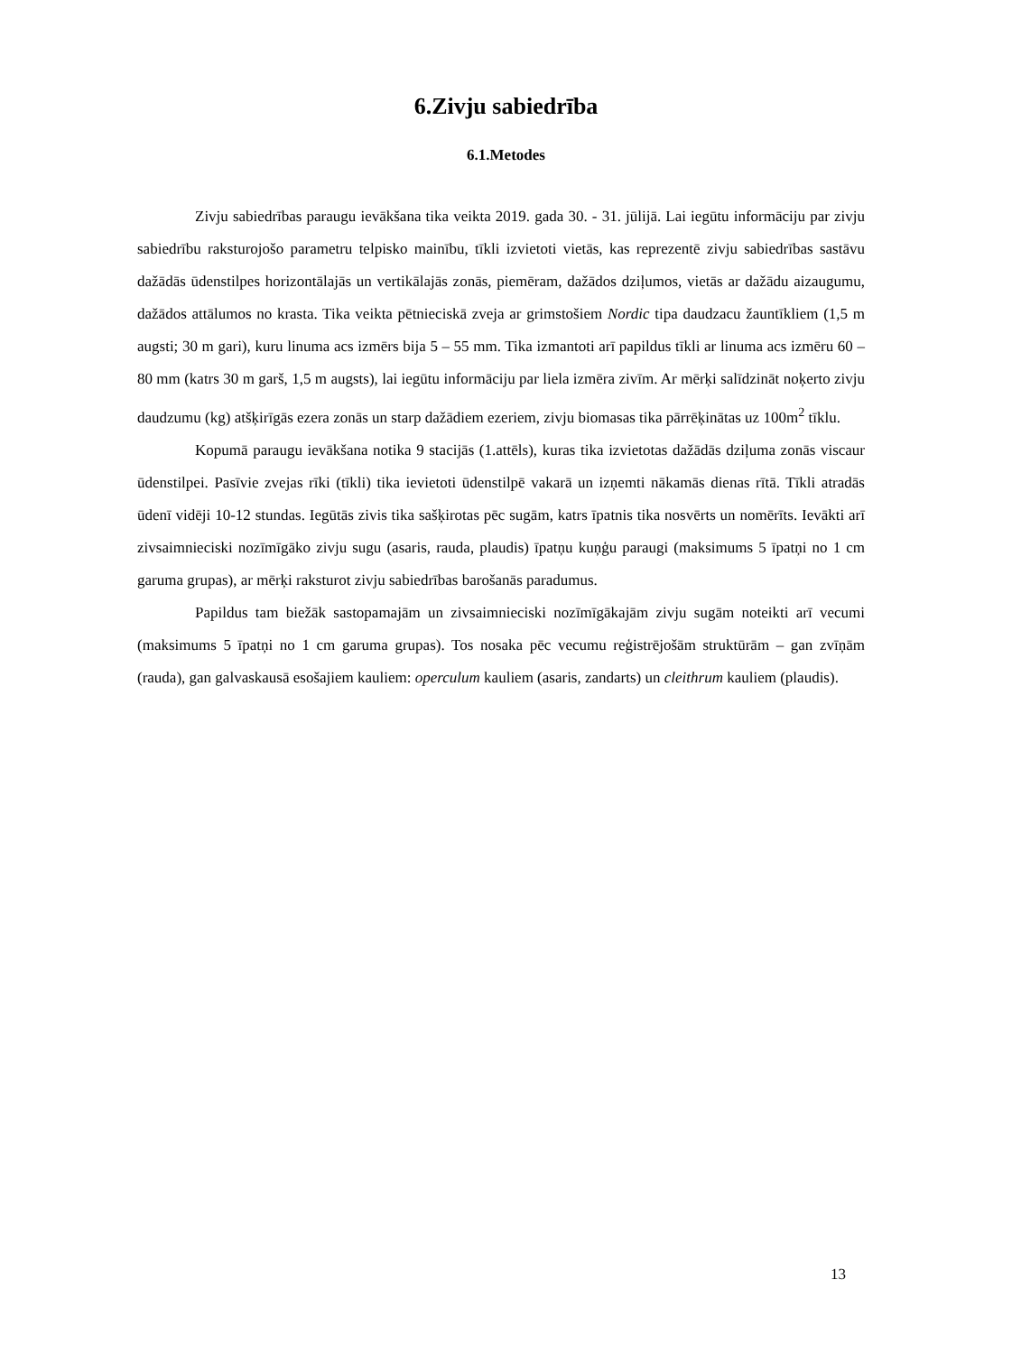6.Zivju sabiedrība
6.1.Metodes
Zivju sabiedrības paraugu ievākšana tika veikta 2019. gada 30. - 31. jūlijā. Lai iegūtu informāciju par zivju sabiedrību raksturojošo parametru telpisko mainību, tīkli izvietoti vietās, kas reprezentē zivju sabiedrības sastāvu dažādās ūdenstilpes horizontālajās un vertikālajās zonās, piemēram, dažādos dziļumos, vietās ar dažādu aizaugumu, dažādos attālumos no krasta. Tika veikta pētnieciskā zveja ar grimstošiem Nordic tipa daudzacu žauntīkliem (1,5 m augsti; 30 m gari), kuru linuma acs izmērs bija 5 – 55 mm. Tika izmantoti arī papildus tīkli ar linuma acs izmēru 60 – 80 mm (katrs 30 m garš, 1,5 m augsts), lai iegūtu informāciju par liela izmēra zivīm. Ar mērķi salīdzināt noķerto zivju daudzumu (kg) atšķirīgās ezera zonās un starp dažādiem ezeriem, zivju biomasas tika pārrēķinātas uz 100m<sup>2</sup> tīklu.
Kopumā paraugu ievākšana notika 9 stacijās (1.attēls), kuras tika izvietotas dažādās dziļuma zonās viscaur ūdenstilpei. Pasīvie zvejas rīki (tīkli) tika ievietoti ūdenstilpē vakarā un izņemti nākamās dienas rītā. Tīkli atradās ūdenī vidēji 10-12 stundas. Iegūtās zivis tika sašķirotas pēc sugām, katrs īpatnis tika nosvērts un nomērīts. Ievākti arī zivsaimnieciski nozīmīgāko zivju sugu (asaris, rauda, plaudis) īpatņu kuņģu paraugi (maksimums 5 īpatņi no 1 cm garuma grupas), ar mērķi raksturot zivju sabiedrības barošanās paradumus.
Papildus tam biežāk sastopamajām un zivsaimnieciski nozīmīgākajām zivju sugām noteikti arī vecumi (maksimums 5 īpatņi no 1 cm garuma grupas). Tos nosaka pēc vecumu reģistrējošām struktūrām – gan zvīņām (rauda), gan galvaskausā esošajiem kauliem: operculum kauliem (asaris, zandarts) un cleithrum kauliem (plaudis).
13